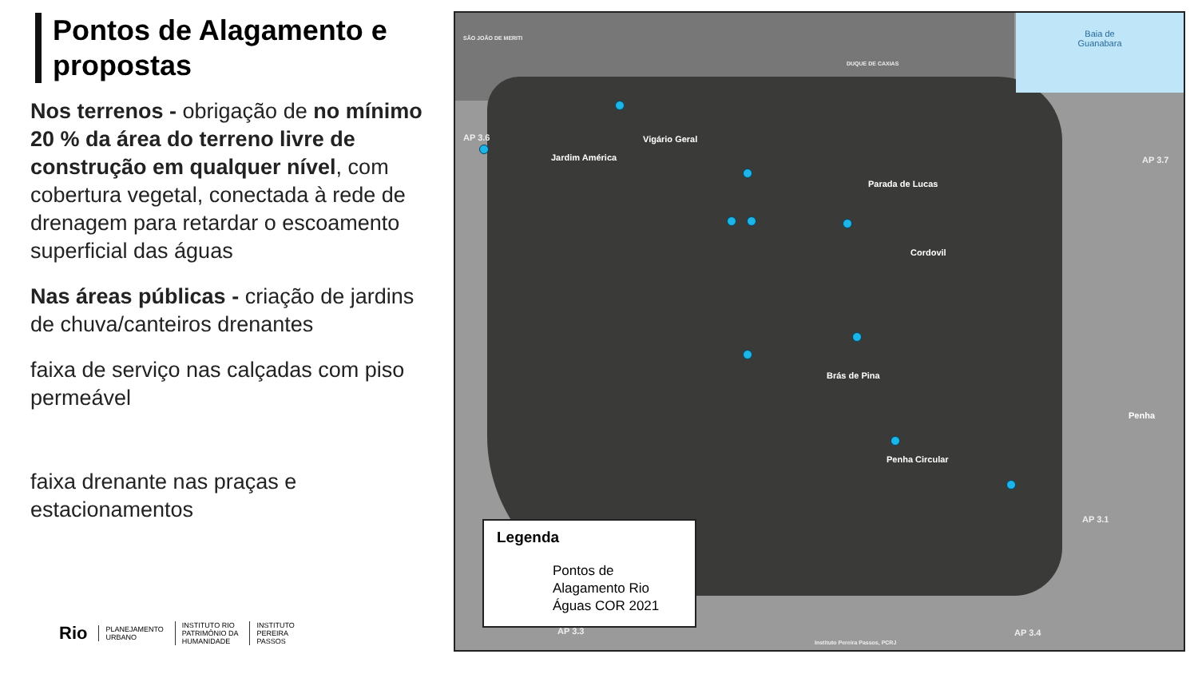Pontos de Alagamento e propostas
Nos terrenos - obrigação de no mínimo 20 % da área do terreno livre de construção em qualquer nível, com cobertura vegetal, conectada à rede de drenagem para retardar o escoamento superficial das águas
Nas áreas públicas - criação de jardins de chuva/canteiros drenantes
faixa de serviço nas calçadas com piso permeável
faixa drenante nas praças e estacionamentos
Baia de
Guanabara
SÃO JOÃO DE MERITI
DUQUE DE CAXIAS
AP 3.6
AP 3.7
AP 3.3
AP 3.1
AP 3.4
Vigário Geral
Jardim América
Parada de Lucas
Cordovil
Brás de Pina
Penha
Penha Circular
Legenda
Pontos de Alagamento Rio Águas COR 2021
Instituto Pereira Passos, PCRJ
Rio PLANEJAMENTO
URBANO INSTITUTO RIO
PATRIMÔNIO DA
HUMANIDADE INSTITUTO
PEREIRA
PASSOS